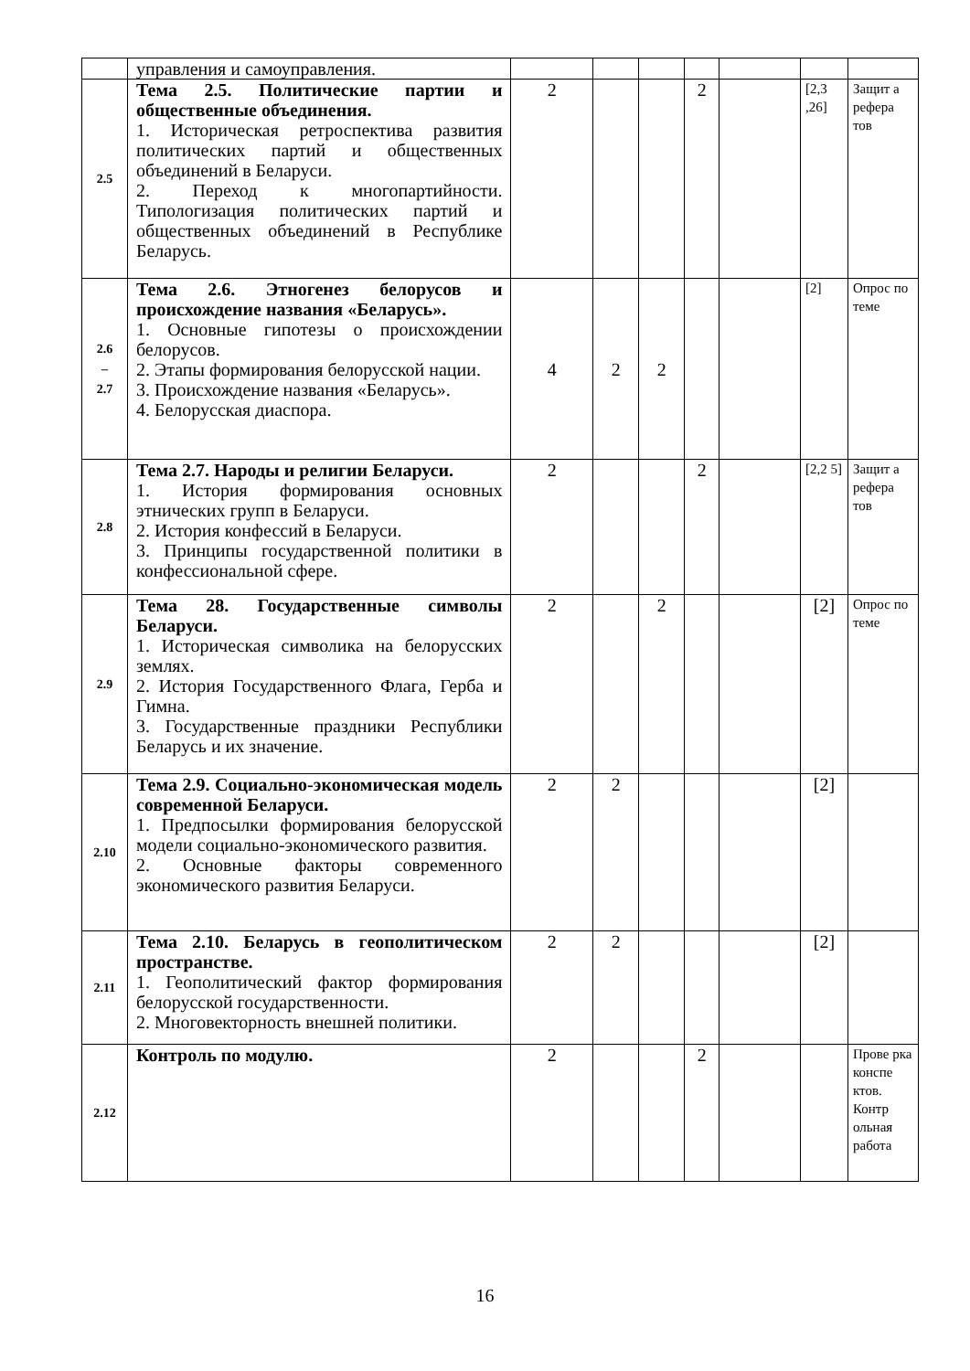| | управления и самоуправления. | | | | | | | |
| 2.5 | Тема 2.5. Политические партии и общественные объединения. 1. Историческая ретроспектива развития политических партий и общественных объединений в Беларуси. 2. Переход к многопартийности. Типологизация политических партий и общественных объединений в Республике Беларусь. | 2 | | | 2 | | [2,3 ,26] | Защит а рефера тов |
| 2.6 – 2.7 | Тема 2.6. Этногенез белорусов и происхождение названия «Беларусь». 1. Основные гипотезы о происхождении белорусов. 2. Этапы формирования белорусской нации. 3. Происхождение названия «Беларусь». 4. Белорусская диаспора. | 4 | 2 | 2 | | | [2] | Опрос по теме |
| 2.8 | Тема 2.7. Народы и религии Беларуси. 1. История формирования основных этнических групп в Беларуси. 2. История конфессий в Беларуси. 3. Принципы государственной политики в конфессиональной сфере. | 2 | | | 2 | | [2,2 5] | Защит а рефера тов |
| 2.9 | Тема 28. Государственные символы Беларуси. 1. Историческая символика на белорусских землях. 2. История Государственного Флага, Герба и Гимна. 3. Государственные праздники Республики Беларусь и их значение. | 2 | | 2 | | | [2] | Опрос по теме |
| 2.10 | Тема 2.9. Социально-экономическая модель современной Беларуси. 1. Предпосылки формирования белорусской модели социально-экономического развития. 2. Основные факторы современного экономического развития Беларуси. | 2 | 2 | | | | [2] | |
| 2.11 | Тема 2.10. Беларусь в геополитическом пространстве. 1. Геополитический фактор формирования белорусской государственности. 2. Многовекторность внешней политики. | 2 | 2 | | | | [2] | |
| 2.12 | Контроль по модулю. | 2 | | | 2 | | | Прове рка конспе ктов. Контр ольная работа |
16